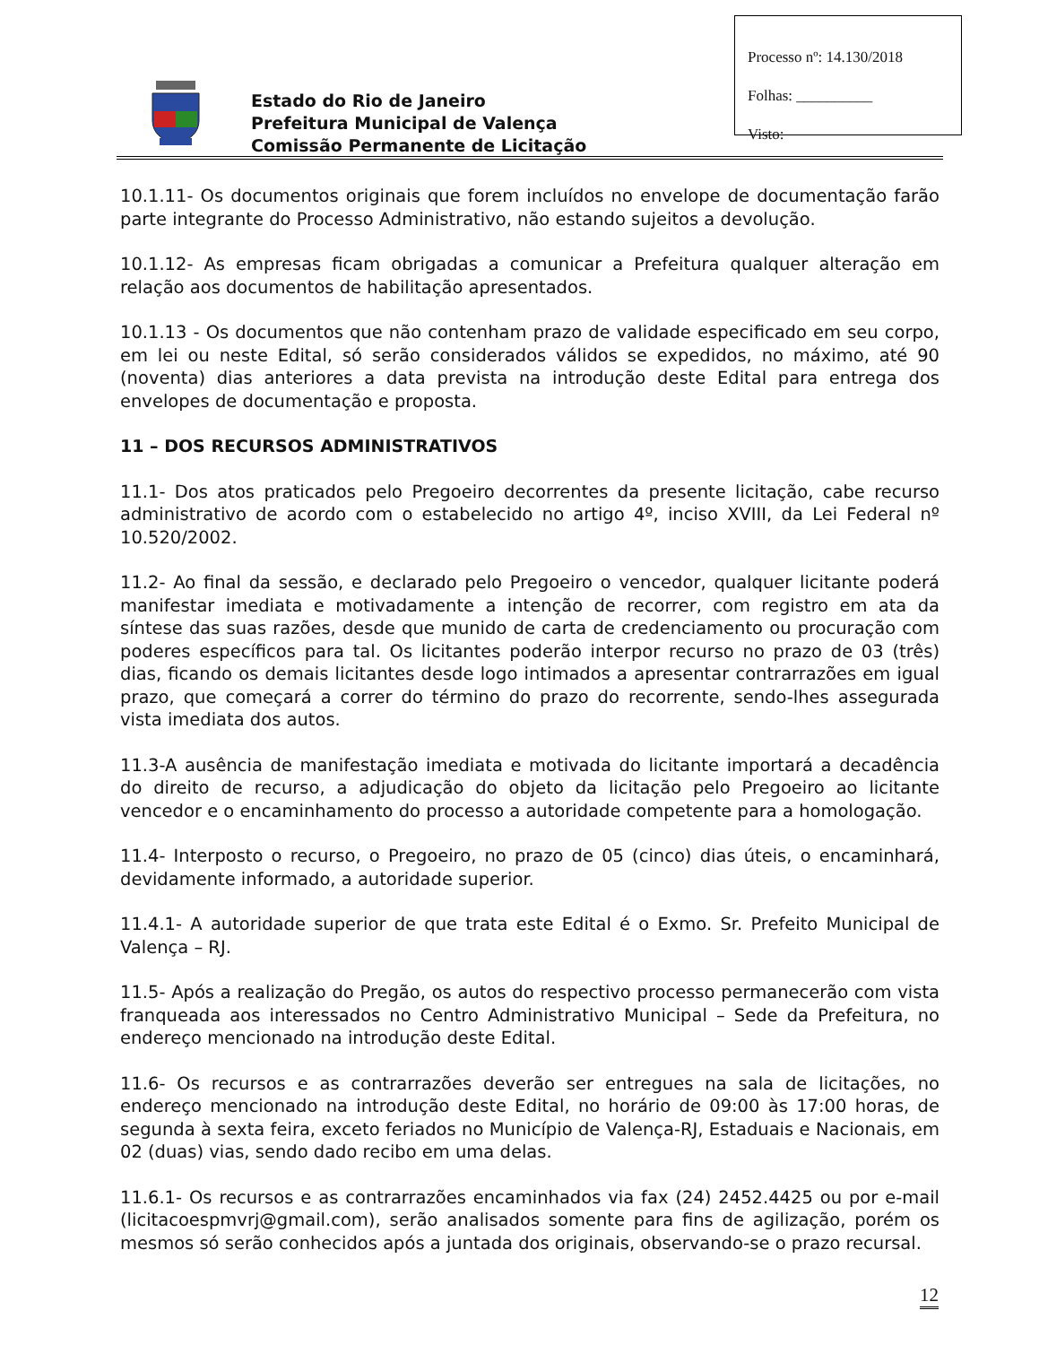Estado do Rio de Janeiro
Prefeitura Municipal de Valença
Comissão Permanente de Licitação
Processo nº: 14.130/2018
Folhas: __________
Visto:
10.1.11- Os documentos originais que forem incluídos no envelope de documentação farão parte integrante do Processo Administrativo, não estando sujeitos a devolução.
10.1.12- As empresas ficam obrigadas a comunicar a Prefeitura qualquer alteração em relação aos documentos de habilitação apresentados.
10.1.13 - Os documentos que não contenham prazo de validade especificado em seu corpo, em lei ou neste Edital, só serão considerados válidos se expedidos, no máximo, até 90 (noventa) dias anteriores a data prevista na introdução deste Edital para entrega dos envelopes de documentação e proposta.
11 – DOS RECURSOS ADMINISTRATIVOS
11.1- Dos atos praticados pelo Pregoeiro decorrentes da presente licitação, cabe recurso administrativo de acordo com o estabelecido no artigo 4º, inciso XVIII, da Lei Federal nº 10.520/2002.
11.2- Ao final da sessão, e declarado pelo Pregoeiro o vencedor, qualquer licitante poderá manifestar imediata e motivadamente a intenção de recorrer, com registro em ata da síntese das suas razões, desde que munido de carta de credenciamento ou procuração com poderes específicos para tal. Os licitantes poderão interpor recurso no prazo de 03 (três) dias, ficando os demais licitantes desde logo intimados a apresentar contrarrazões em igual prazo, que começará a correr do término do prazo do recorrente, sendo-lhes assegurada vista imediata dos autos.
11.3-A ausência de manifestação imediata e motivada do licitante importará a decadência do direito de recurso, a adjudicação do objeto da licitação pelo Pregoeiro ao licitante vencedor e o encaminhamento do processo a autoridade competente para a homologação.
11.4- Interposto o recurso, o Pregoeiro, no prazo de 05 (cinco) dias úteis, o encaminhará, devidamente informado, a autoridade superior.
11.4.1- A autoridade superior de que trata este Edital é o Exmo. Sr. Prefeito Municipal de Valença – RJ.
11.5- Após a realização do Pregão, os autos do respectivo processo permanecerão com vista franqueada aos interessados no Centro Administrativo Municipal – Sede da Prefeitura, no endereço mencionado na introdução deste Edital.
11.6- Os recursos e as contrarrazões deverão ser entregues na sala de licitações, no endereço mencionado na introdução deste Edital, no horário de 09:00 às 17:00 horas, de segunda à sexta feira, exceto feriados no Município de Valença-RJ, Estaduais e Nacionais, em 02 (duas) vias, sendo dado recibo em uma delas.
11.6.1- Os recursos e as contrarrazões encaminhados via fax (24) 2452.4425 ou por e-mail (licitacoespmvrj@gmail.com), serão analisados somente para fins de agilização, porém os mesmos só serão conhecidos após a juntada dos originais, observando-se o prazo recursal.
12